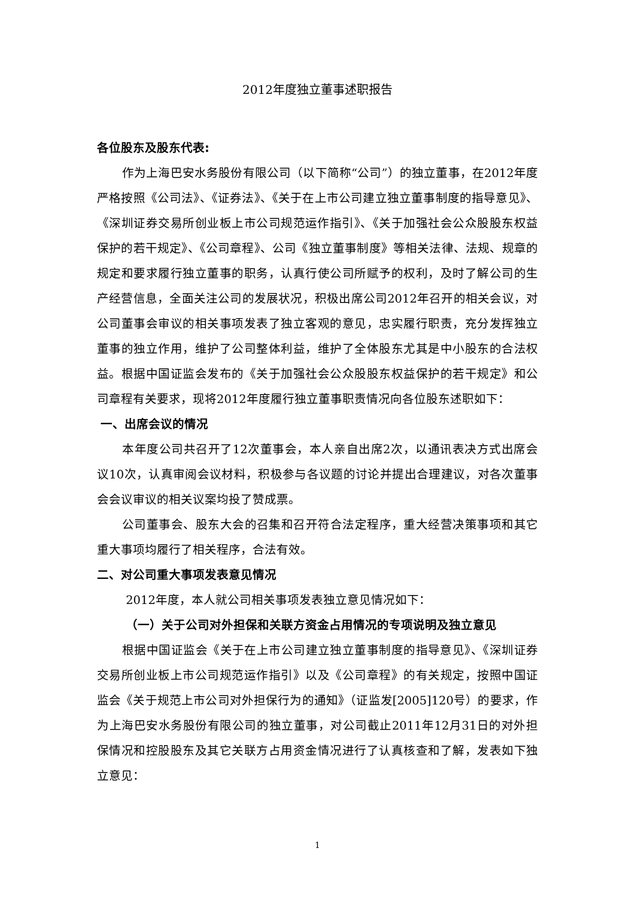2012年度独立董事述职报告
各位股东及股东代表:
作为上海巴安水务股份有限公司（以下简称“公司”）的独立董事，在2012年度严格按照《公司法》、《证券法》、《关于在上市公司建立独立董事制度的指导意见》、《深圳证券交易所创业板上市公司规范运作指引》、《关于加强社会公众股股东权益保护的若干规定》、《公司章程》、公司《独立董事制度》等相关法律、法规、规章的规定和要求履行独立董事的职务，认真行使公司所赋予的权利，及时了解公司的生产经营信息，全面关注公司的发展状况，积极出席公司2012年召开的相关会议，对公司董事会审议的相关事项发表了独立客观的意见，忠实履行职责，充分发挥独立董事的独立作用，维护了公司整体利益，维护了全体股东尤其是中小股东的合法权益。根据中国证监会发布的《关于加强社会公众股股东权益保护的若干规定》和公司章程有关要求，现将2012年度履行独立董事职责情况向各位股东述职如下：
一、出席会议的情况
本年度公司共召开了12次董事会，本人亲自出席2次，以通讯表决方式出席会议10次，认真审阅会议材料，积极参与各议题的讨论并提出合理建议，对各次董事会会议审议的相关议案均投了赞成票。
公司董事会、股东大会的召集和召开符合法定程序，重大经营决策事项和其它重大事项均履行了相关程序，合法有效。
二、对公司重大事项发表意见情况
2012年度，本人就公司相关事项发表独立意见情况如下：
（一）关于公司对外担保和关联方资金占用情况的专项说明及独立意见
根据中国证监会《关于在上市公司建立独立董事制度的指导意见》、《深圳证券交易所创业板上市公司规范运作指引》以及《公司章程》的有关规定，按照中国证监会《关于规范上市公司对外担保行为的通知》（证监发[2005]120号）的要求，作为上海巴安水务股份有限公司的独立董事，对公司截止2011年12月31日的对外担保情况和控股股东及其它关联方占用资金情况进行了认真核查和了解，发表如下独立意见：
1